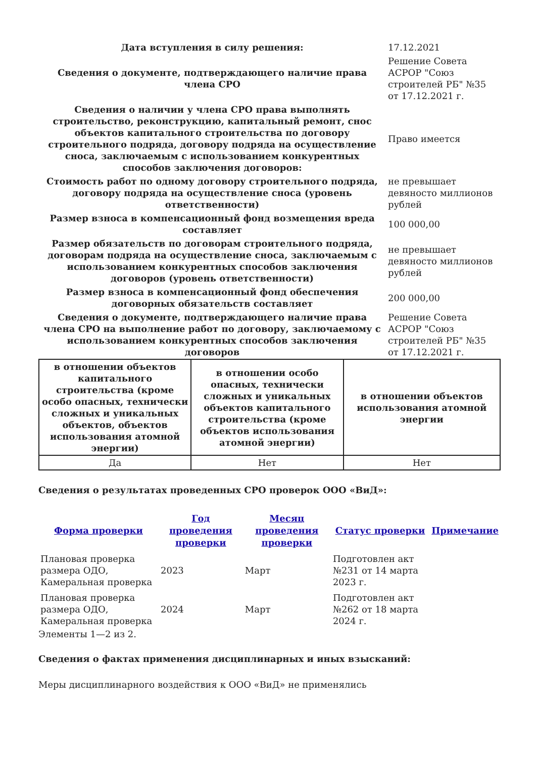| Дата вступления в силу решения: | 17.12.2021 |
| Сведения о документе, подтверждающего наличие права члена СРО | Решение Совета АСРОР "Союз строителей РБ" №35 от 17.12.2021 г. |
| Сведения о наличии у члена СРО права выполнять строительство, реконструкцию, капитальный ремонт, снос объектов капитального строительства по договору строительного подряда, договору подряда на осуществление сноса, заключаемым с использованием конкурентных способов заключения договоров: | Право имеется |
| Стоимость работ по одному договору строительного подряда, договору подряда на осуществление сноса (уровень ответственности) | не превышает девяносто миллионов рублей |
| Размер взноса в компенсационный фонд возмещения вреда составляет | 100 000,00 |
| Размер обязательств по договорам строительного подряда, договорам подряда на осуществление сноса, заключаемым с использованием конкурентных способов заключения договоров (уровень ответственности) | не превышает девяносто миллионов рублей |
| Размер взноса в компенсационный фонд обеспечения договорных обязательств составляет | 200 000,00 |
| Сведения о документе, подтверждающего наличие права члена СРО на выполнение работ по договору, заключаемому с использованием конкурентных способов заключения договоров | Решение Совета АСРОР "Союз строителей РБ" №35 от 17.12.2021 г. |
| в отношении объектов капитального строительства (кроме особо опасных, технически сложных и уникальных объектов, объектов использования атомной энергии) | в отношении особо опасных, технически сложных и уникальных объектов капитального строительства (кроме объектов использования атомной энергии) | в отношении объектов использования атомной энергии |
| --- | --- | --- |
| Да | Нет | Нет |
Сведения о результатах проведенных СРО проверок ООО «ВиД»:
| Форма проверки | Год проведения проверки | Месяц проведения проверки | Статус проверки | Примечание |
| --- | --- | --- | --- | --- |
| Плановая проверка размера ОДО, Камеральная проверка | 2023 | Март | Подготовлен акт №231 от 14 марта 2023 г. | |
| Плановая проверка размера ОДО, Камеральная проверка | 2024 | Март | Подготовлен акт №262 от 18 марта 2024 г. | |
Элементы 1—2 из 2.
Сведения о фактах применения дисциплинарных и иных взысканий:
Меры дисциплинарного воздействия к ООО «ВиД» не применялись